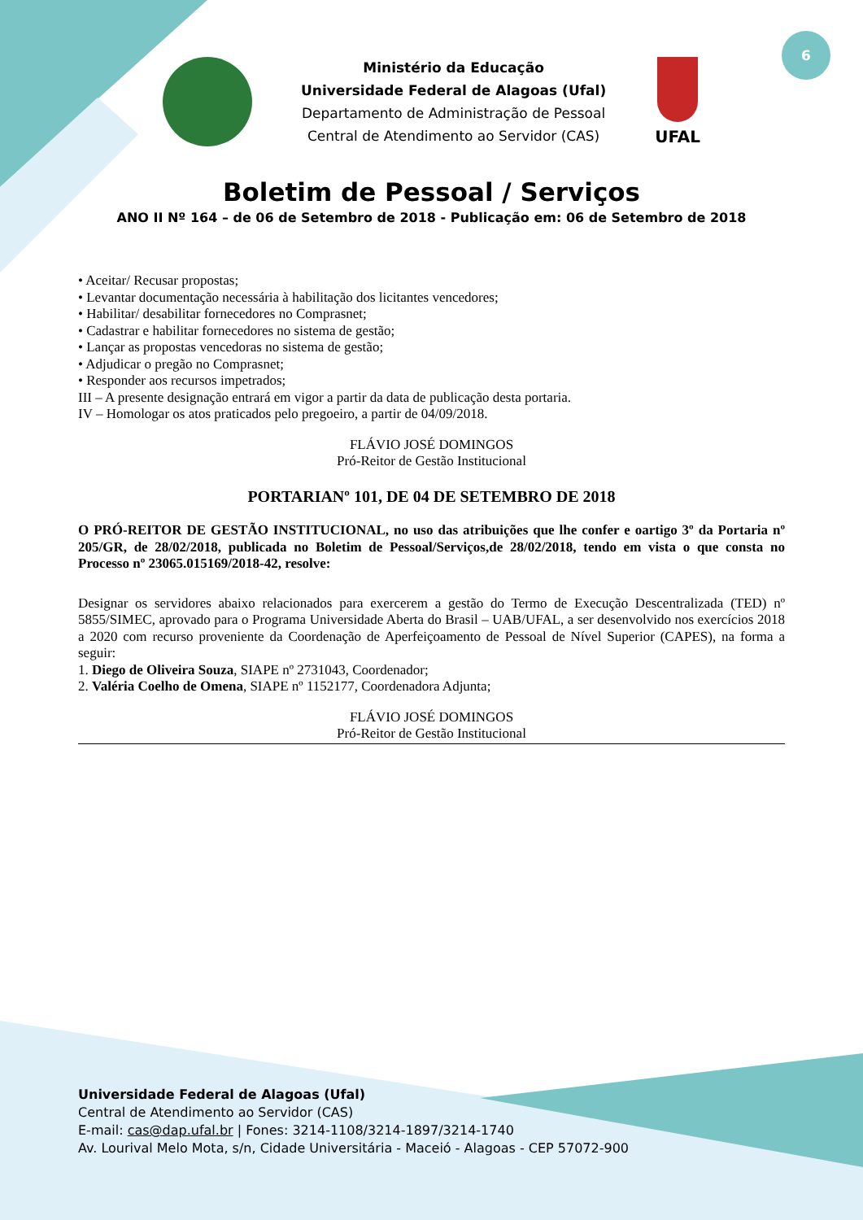6
Ministério da Educação
Universidade Federal de Alagoas (Ufal)
Departamento de Administração de Pessoal
Central de Atendimento ao Servidor (CAS)
UFAL
Boletim de Pessoal / Serviços
ANO II Nº 164 – de 06 de Setembro de 2018 - Publicação em: 06 de Setembro de 2018
• Aceitar/ Recusar propostas;
• Levantar documentação necessária à habilitação dos licitantes vencedores;
• Habilitar/ desabilitar fornecedores no Comprasnet;
• Cadastrar e habilitar fornecedores no sistema de gestão;
• Lançar as propostas vencedoras no sistema de gestão;
• Adjudicar o pregão no Comprasnet;
• Responder aos recursos impetrados;
III – A presente designação entrará em vigor a partir da data de publicação desta portaria.
IV – Homologar os atos praticados pelo pregoeiro, a partir de 04/09/2018.
FLÁVIO JOSÉ DOMINGOS
Pró-Reitor de Gestão Institucional
PORTARIANº 101, DE 04 DE SETEMBRO DE 2018
O PRÓ-REITOR DE GESTÃO INSTITUCIONAL, no uso das atribuições que lhe confer e oartigo 3º da Portaria nº 205/GR, de 28/02/2018, publicada no Boletim de Pessoal/Serviços,de 28/02/2018, tendo em vista o que consta no Processo nº 23065.015169/2018-42, resolve:
Designar os servidores abaixo relacionados para exercerem a gestão do Termo de Execução Descentralizada (TED) nº 5855/SIMEC, aprovado para o Programa Universidade Aberta do Brasil – UAB/UFAL, a ser desenvolvido nos exercícios 2018 a 2020 com recurso proveniente da Coordenação de Aperfeiçoamento de Pessoal de Nível Superior (CAPES), na forma a seguir:
1. Diego de Oliveira Souza, SIAPE nº 2731043, Coordenador;
2. Valéria Coelho de Omena, SIAPE nº 1152177, Coordenadora Adjunta;
FLÁVIO JOSÉ DOMINGOS
Pró-Reitor de Gestão Institucional
Universidade Federal de Alagoas (Ufal)
Central de Atendimento ao Servidor (CAS)
E-mail: cas@dap.ufal.br | Fones: 3214-1108/3214-1897/3214-1740
Av. Lourival Melo Mota, s/n, Cidade Universitária - Maceió - Alagoas - CEP 57072-900